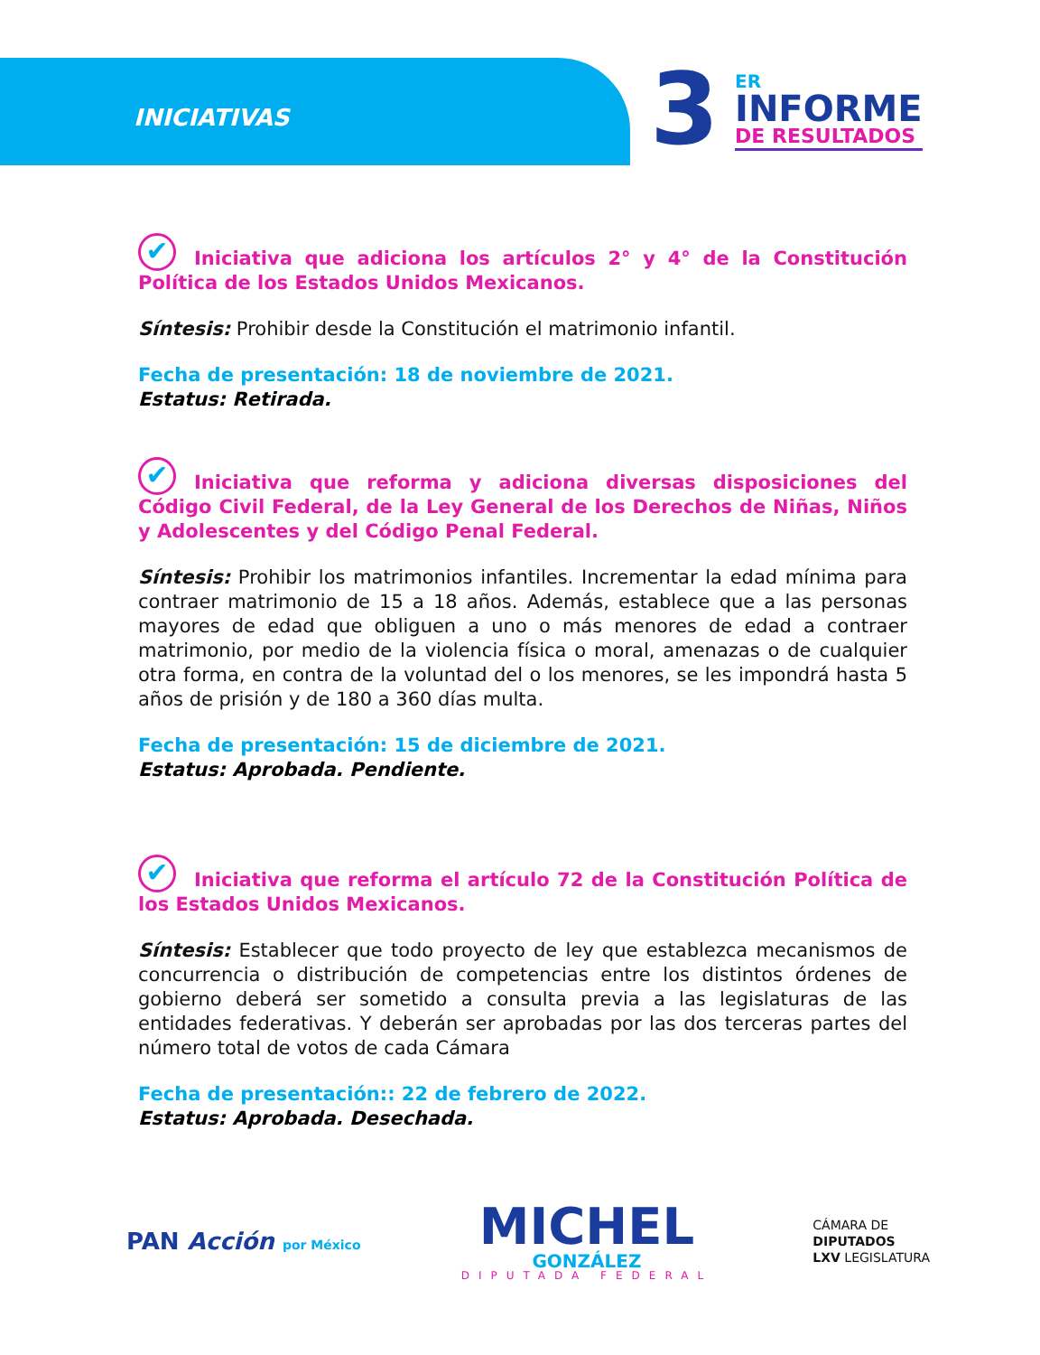INICIATIVAS 3
ER
INFORME
DE RESULTADOS
✔ Iniciativa que adiciona los artículos 2° y 4° de la Constitución Política de los Estados Unidos Mexicanos.
Síntesis: Prohibir desde la Constitución el matrimonio infantil.
Fecha de presentación: 18 de noviembre de 2021.
Estatus: Retirada.
✔ Iniciativa que reforma y adiciona diversas disposiciones del Código Civil Federal, de la Ley General de los Derechos de Niñas, Niños y Adolescentes y del Código Penal Federal.
Síntesis: Prohibir los matrimonios infantiles. Incrementar la edad mínima para contraer matrimonio de 15 a 18 años. Además, establece que a las personas mayores de edad que obliguen a uno o más menores de edad a contraer matrimonio, por medio de la violencia física o moral, amenazas o de cualquier otra forma, en contra de la voluntad del o los menores, se les impondrá hasta 5 años de prisión y de 180 a 360 días multa.
Fecha de presentación: 15 de diciembre de 2021.
Estatus: Aprobada. Pendiente.
✔ Iniciativa que reforma el artículo 72 de la Constitución Política de los Estados Unidos Mexicanos.
Síntesis: Establecer que todo proyecto de ley que establezca mecanismos de concurrencia o distribución de competencias entre los distintos órdenes de gobierno deberá ser sometido a consulta previa a las legislaturas de las entidades federativas. Y deberán ser aprobadas por las dos terceras partes del número total de votos de cada Cámara
Fecha de presentación:: 22 de febrero de 2022.
Estatus: Aprobada. Desechada.
PAN Acción por México
MICHEL
GONZÁLEZ
DIPUTADA FEDERAL
CÁMARA DE
DIPUTADOS
LXV LEGISLATURA